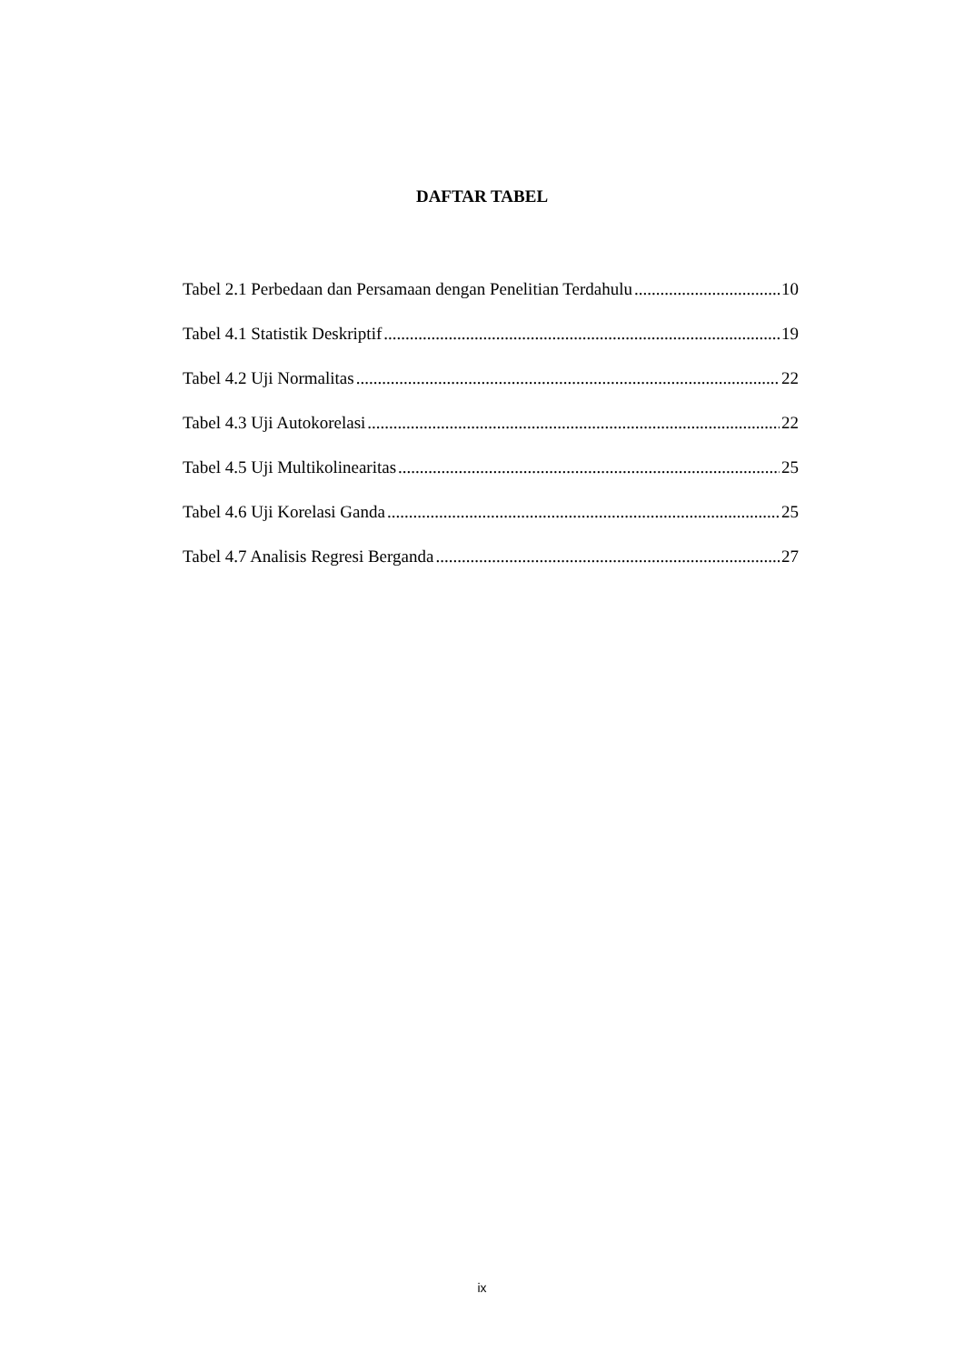DAFTAR TABEL
Tabel 2.1 Perbedaan dan Persamaan dengan Penelitian Terdahulu 10
Tabel 4.1 Statistik Deskriptif 19
Tabel 4.2 Uji Normalitas 22
Tabel 4.3 Uji Autokorelasi 22
Tabel 4.5 Uji Multikolinearitas 25
Tabel 4.6 Uji Korelasi Ganda 25
Tabel 4.7 Analisis Regresi Berganda 27
ix